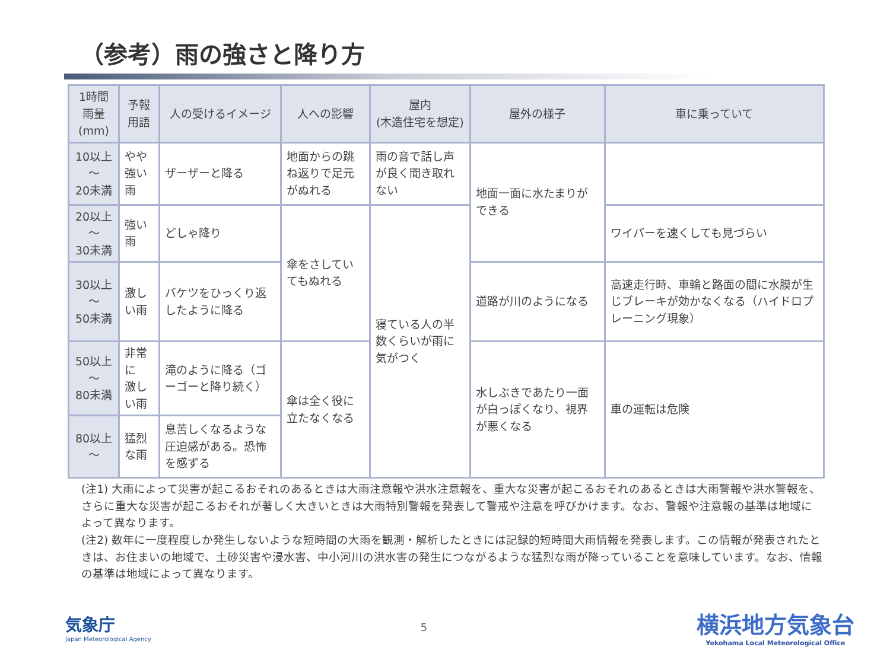（参考）雨の強さと降り方
| 1時間雨量 (mm) | 予報用語 | 人の受けるイメージ | 人への影響 | 屋内 (木造住宅を想定) | 屋外の様子 | 車に乗っていて |
| --- | --- | --- | --- | --- | --- | --- |
| 10以上～ 20未満 | やや強い雨 | ザーザーと降る | 地面からの跳ね返りで足元がぬれる | 雨の音で話し声が良く聞き取れない | 地面一面に水たまりができる | |
| 20以上～ 30未満 | 強い雨 | どしゃ降り | 傘をさしていてもぬれる | 寝ている人の半数くらいが雨に気がつく | | ワイパーを速くしても見づらい |
| 30以上～ 50未満 | 激しい雨 | バケツをひっくり返したように降る | | | 道路が川のようになる | 高速走行時、車輪と路面の間に水膜が生じブレーキが効かなくなる（ハイドロプレーニング現象） |
| 50以上～ 80未満 | 非常に 激しい雨 | 滝のように降る（ゴーゴーと降り続く） | 傘は全く役に立たなくなる | | 水しぶきであたり一面が白っぽくなり、視界が悪くなる | 車の運転は危険 |
| 80以上～ | 猛烈な雨 | 息苦しくなるような圧迫感がある。恐怖を感ずる | | | | |
(注1) 大雨によって災害が起こるおそれのあるときは大雨注意報や洪水注意報を、重大な災害が起こるおそれのあるときは大雨警報や洪水警報を、さらに重大な災害が起こるおそれが著しく大きいときは大雨特別警報を発表して警戒や注意を呼びかけます。なお、警報や注意報の基準は地域によって異なります。
(注2) 数年に一度程度しか発生しないような短時間の大雨を観測・解析したときには記録的短時間大雨情報を発表します。この情報が発表されたときは、お住まいの地域で、土砂災害や浸水害、中小河川の洪水害の発生につながるような猛烈な雨が降っていることを意味しています。なお、情報の基準は地域によって異なります。
気象庁
Japan Meteorological Agency
5
横浜地方気象台
Yokohama Local Meteorological Office